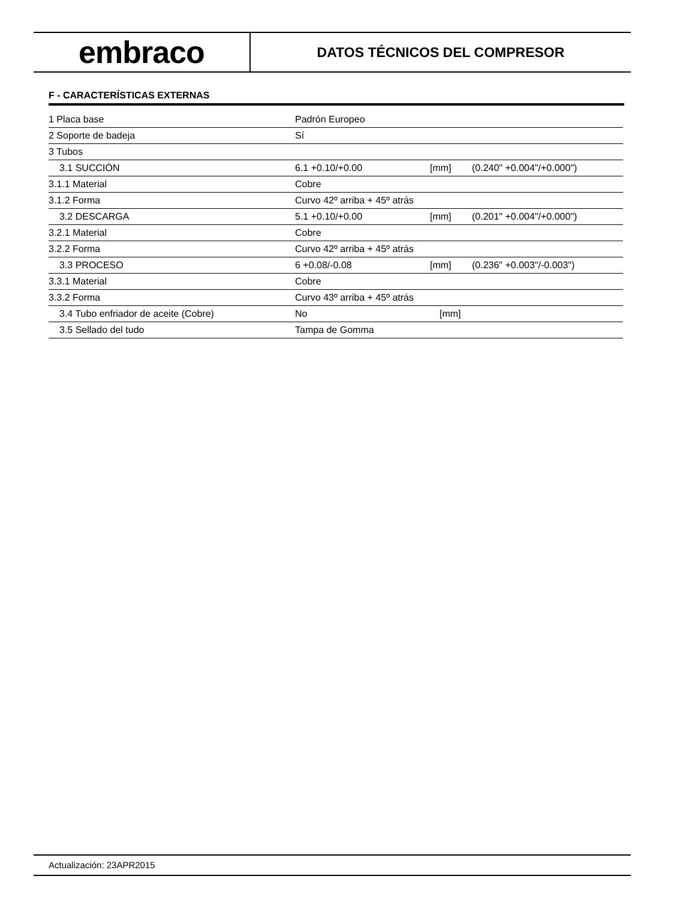embraco
DATOS TÉCNICOS DEL COMPRESOR
F - CARACTERÍSTICAS EXTERNAS
| 1 Placa base | Padrón Europeo | | |
| 2 Soporte de badeja | Sí | | |
| 3 Tubos | | | |
| 3.1 SUCCIÓN | 6.1 +0.10/+0.00 | [mm] | (0.240" +0.004"/+0.000") |
| 3.1.1 Material | Cobre | | |
| 3.1.2 Forma | Curvo 42º arriba + 45º atrás | | |
| 3.2 DESCARGA | 5.1 +0.10/+0.00 | [mm] | (0.201" +0.004"/+0.000") |
| 3.2.1 Material | Cobre | | |
| 3.2.2 Forma | Curvo 42º arriba + 45º atrás | | |
| 3.3 PROCESO | 6 +0.08/-0.08 | [mm] | (0.236" +0.003"/-0.003") |
| 3.3.1 Material | Cobre | | |
| 3.3.2 Forma | Curvo 43º arriba + 45º atrás | | |
| 3.4 Tubo enfriador de aceite (Cobre) | No | [mm] | |
| 3.5 Sellado del tudo | Tampa de Gomma | | |
Actualización: 23APR2015